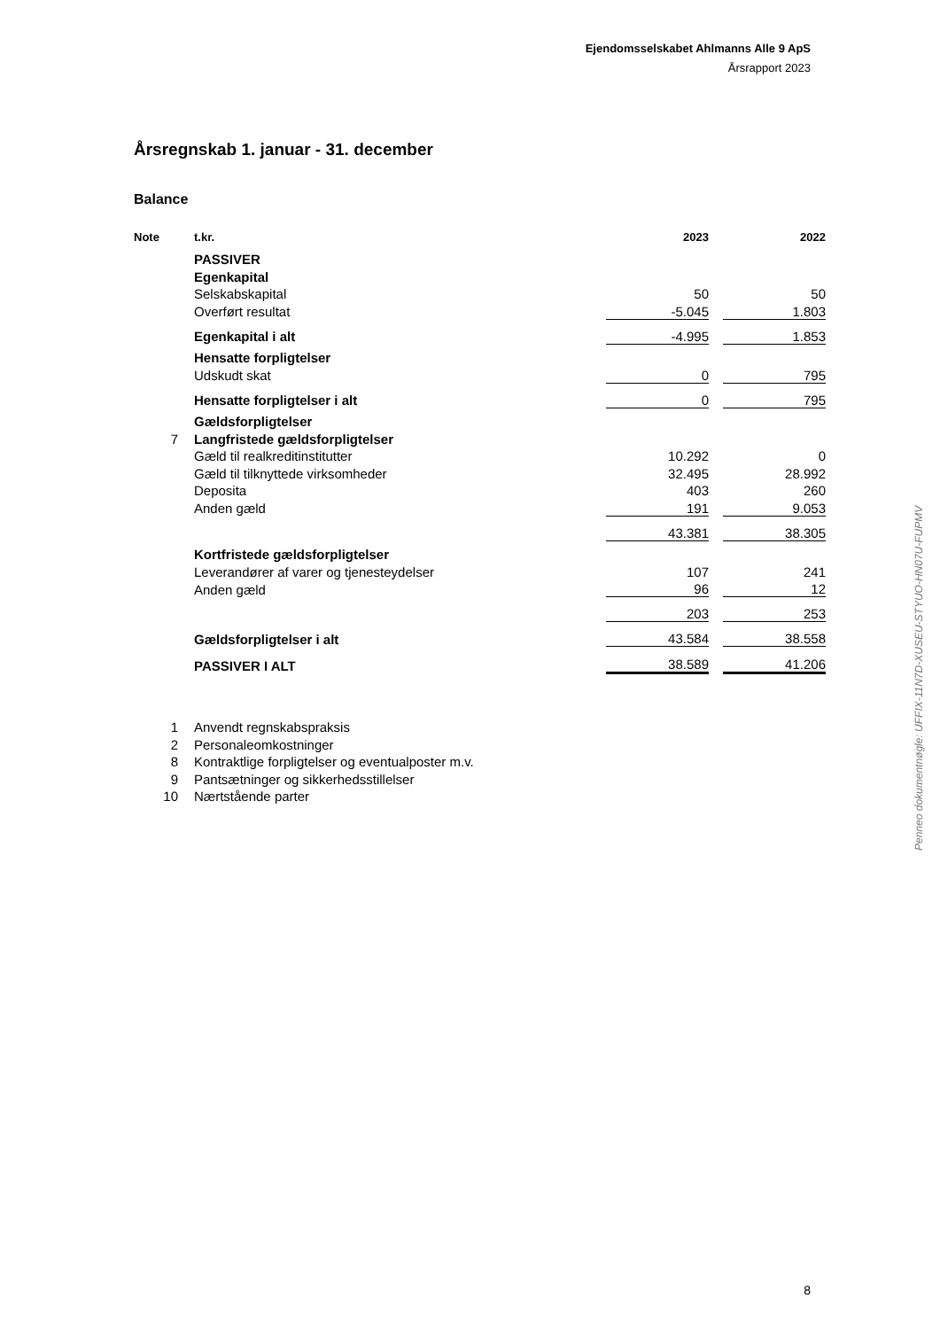Ejendomsselskabet Ahlmanns Alle 9 ApS
Årsrapport 2023
Årsregnskab 1. januar - 31. december
Balance
| Note | t.kr. | 2023 | | 2022 |
| --- | --- | --- | --- | --- |
| | PASSIVER | | | |
| | Egenkapital | | | |
| | Selskabskapital | 50 | | 50 |
| | Overført resultat | -5.045 | | 1.803 |
| | Egenkapital i alt | -4.995 | | 1.853 |
| | Hensatte forpligtelser | | | |
| | Udskudt skat | 0 | | 795 |
| | Hensatte forpligtelser i alt | 0 | | 795 |
| | Gældsforpligtelser | | | |
| 7 | Langfristede gældsforpligtelser | | | |
| | Gæld til realkreditinstitutter | 10.292 | | 0 |
| | Gæld til tilknyttede virksomheder | 32.495 | | 28.992 |
| | Deposita | 403 | | 260 |
| | Anden gæld | 191 | | 9.053 |
| | | 43.381 | | 38.305 |
| | Kortfristede gældsforpligtelser | | | |
| | Leverandører af varer og tjenesteydelser | 107 | | 241 |
| | Anden gæld | 96 | | 12 |
| | | 203 | | 253 |
| | Gældsforpligtelser i alt | 43.584 | | 38.558 |
| | PASSIVER I ALT | 38.589 | | 41.206 |
| 1 | Anvendt regnskabspraksis | | | |
| 2 | Personaleomkostninger | | | |
| 8 | Kontraktlige forpligtelser og eventualposter m.v. | | | |
| 9 | Pantsætninger og sikkerhedsstillelser | | | |
| 10 | Nærtstående parter | | | |
Penneo dokumentnøgle: UFFIX-11N7D-XUSEU-STYUO-HN07U-FUPMV
8